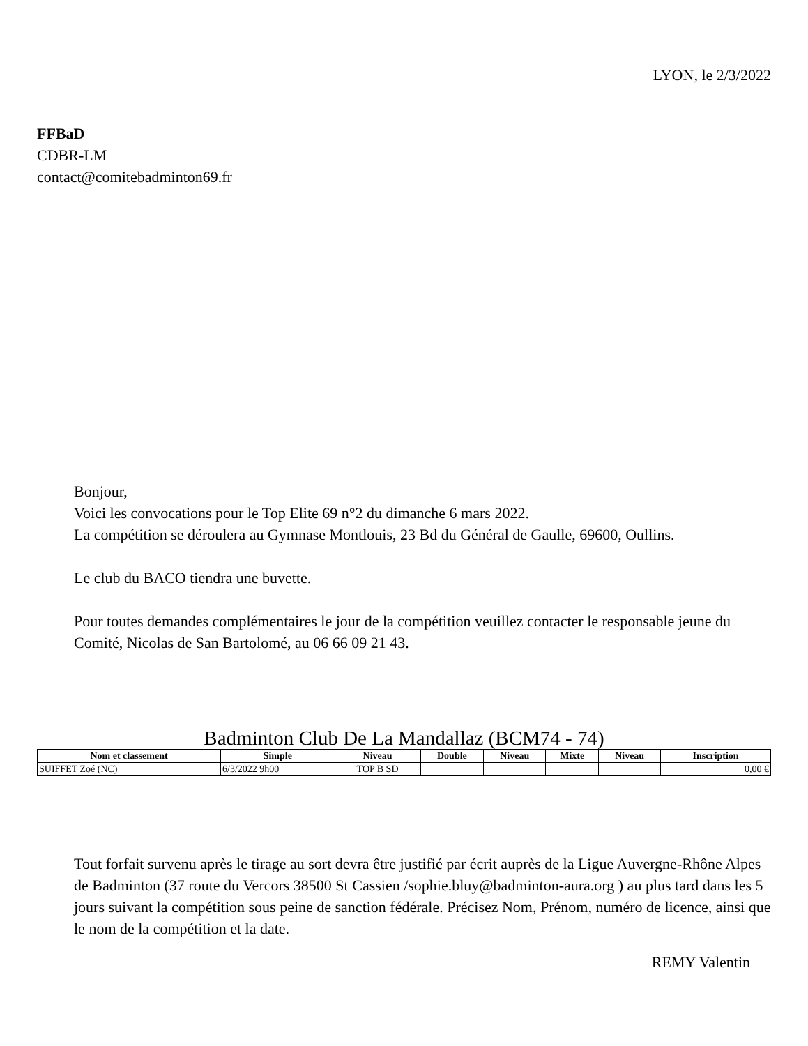LYON, le 2/3/2022
FFBaD
CDBR-LM
contact@comitebadminton69.fr
Bonjour,
Voici les convocations pour le Top Elite 69 n°2 du dimanche 6 mars 2022.
La compétition se déroulera au Gymnase Montlouis, 23 Bd du Général de Gaulle, 69600, Oullins.
Le club du BACO tiendra une buvette.
Pour toutes demandes complémentaires le jour de la compétition veuillez contacter le responsable jeune du Comité, Nicolas de San Bartolomé, au 06 66 09 21 43.
Badminton Club De La Mandallaz (BCM74 - 74)
| Nom et classement | Simple | Niveau | Double | Niveau | Mixte | Niveau | Inscription |
| --- | --- | --- | --- | --- | --- | --- | --- |
| SUIFFET Zoé (NC) | 6/3/2022 9h00 | TOP B SD | | | | | 0,00 € |
Tout forfait survenu après le tirage au sort devra être justifié par écrit auprès de la Ligue Auvergne-Rhône Alpes de Badminton (37 route du Vercors 38500 St Cassien /sophie.bluy@badminton-aura.org ) au plus tard dans les 5 jours suivant la compétition sous peine de sanction fédérale. Précisez Nom, Prénom, numéro de licence, ainsi que le nom de la compétition et la date.
REMY Valentin